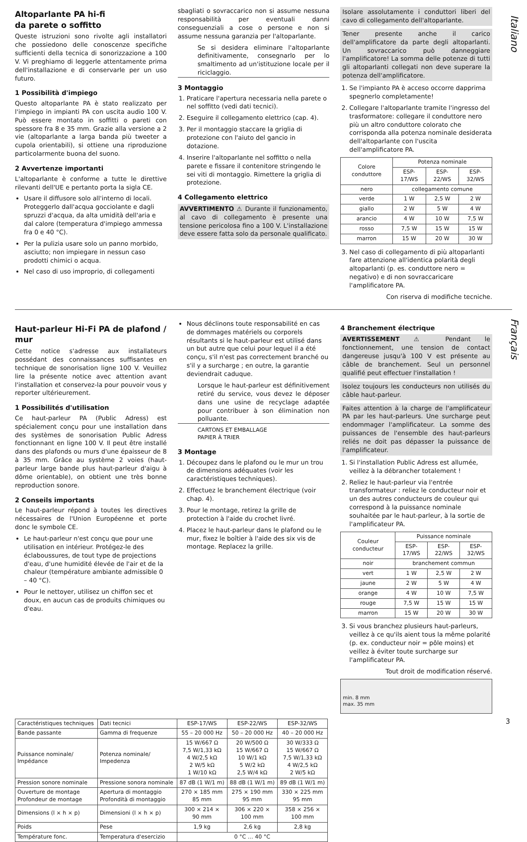Italiano
Français
Altoparlante PA hi-fi
da parete o soffitto
Queste istruzioni sono rivolte agli installatori che possiedono delle conoscenze specifiche sufficienti della tecnica di sonorizzazione a 100 V. Vi preghiamo di leggerle attentamente prima dell'installazione e di conservarle per un uso futuro.
1 Possibilità d'impiego
Questo altoparlante PA è stato realizzato per l'impiego in impianti PA con uscita audio 100 V. Può essere montato in soffitti o pareti con spessore fra 8 e 35 mm. Grazie alla versione a 2 vie (altoparlante a larga banda più tweeter a cupola orientabili), si ottiene una riproduzione particolarmente buona del suono.
2 Avvertenze importanti
L'altoparlante è conforme a tutte le direttive rilevanti dell'UE e pertanto porta la sigla CE.
Usare il diffusore solo all'interno di locali. Proteggerlo dall'acqua gocciolante e dagli spruzzi d'acqua, da alta umidità dell'aria e dal calore (temperatura d'impiego ammessa fra 0 e 40 °C).
Per la pulizia usare solo un panno morbido, asciutto; non impiegare in nessun caso prodotti chimici o acqua.
Nel caso di uso improprio, di collegamenti
sbagliati o sovraccarico non si assume nessuna responsabilità per eventuali danni conseguenziali a cose o persone e non si assume nessuna garanzia per l'altoparlante.
Se si desidera eliminare l'altoparlante definitivamente, consegnarlo per lo smaltimento ad un'istituzione locale per il riciclaggio.
3 Montaggio
1. Praticare l'apertura necessaria nella parete o nel soffitto (vedi dati tecnici).
2. Eseguire il collegamento elettrico (cap. 4).
3. Per il montaggio staccare la griglia di protezione con l'aiuto del gancio in dotazione.
4. Inserire l'altoparlante nel soffitto o nella parete e fissare il contenitore stringendo le sei viti di montaggio. Rimettere la griglia di protezione.
4 Collegamento elettrico
AVVERTIMENTO ⚠ Durante il funzionamento, al cavo di collegamento è presente una tensione pericolosa fino a 100 V. L'installazione deve essere fatta solo da personale qualificato.
Isolare assolutamente i conduttori liberi del cavo di collegamento dell'altoparlante.
Tener presente anche il carico dell'amplificatore da parte degli altoparlanti. Un sovraccarico può danneggiare l'amplificatore! La somma delle potenze di tutti gli altoparlanti collegati non deve superare la potenza dell'amplificatore.
1. Se l'impianto PA è acceso occorre dapprima spegnerlo completamente!
2. Collegare l'altoparlante tramite l'ingresso del trasformatore: collegare il conduttore nero più un altro conduttore colorato che corrisponda alla potenza nominale desiderata dell'altoparlante con l'uscita dell'amplificatore PA.
| Colore conduttore | Potenza nominale | | |
| --- | --- | --- | --- |
| | ESP-17/WS | ESP-22/WS | ESP-32/WS |
| nero | collegamento comune | | |
| verde | 1 W | 2,5 W | 2 W |
| giallo | 2 W | 5 W | 4 W |
| arancio | 4 W | 10 W | 7,5 W |
| rosso | 7,5 W | 15 W | 15 W |
| marron | 15 W | 20 W | 30 W |
3. Nel caso di collegamento di più altoparlanti fare attenzione all'identica polarità degli altoparlanti (p. es. conduttore nero = negativo) e di non sovraccaricare l'amplificatore PA.
Con riserva di modifiche tecniche.
Haut-parleur Hi-Fi PA de plafond / mur
Cette notice s'adresse aux installateurs possédant des connaissances suffisantes en technique de sonorisation ligne 100 V. Veuillez lire la présente notice avec attention avant l'installation et conservez-la pour pouvoir vous y reporter ultérieurement.
1 Possibilités d'utilisation
Ce haut-parleur PA (Public Adress) est spécialement conçu pour une installation dans des systèmes de sonorisation Public Adress fonctionnant en ligne 100 V. Il peut être installé dans des plafonds ou murs d'une épaisseur de 8 à 35 mm. Grâce au système 2 voies (haut-parleur large bande plus haut-parleur d'aigu à dôme orientable), on obtient une très bonne reproduction sonore.
2 Conseils importants
Le haut-parleur répond à toutes les directives nécessaires de l'Union Européenne et porte donc le symbole CE.
Le haut-parleur n'est conçu que pour une utilisation en intérieur. Protégez-le des éclaboussures, de tout type de projections d'eau, d'une humidité élevée de l'air et de la chaleur (température ambiante admissible 0 – 40 °C).
Pour le nettoyer, utilisez un chiffon sec et doux, en aucun cas de produits chimiques ou d'eau.
Nous déclinons toute responsabilité en cas de dommages matériels ou corporels résultants si le haut-parleur est utilisé dans un but autre que celui pour lequel il a été conçu, s'il n'est pas correctement branché ou s'il y a surcharge ; en outre, la garantie deviendrait caduque.
Lorsque le haut-parleur est définitivement retiré du service, vous devez le déposer dans une usine de recyclage adaptée pour contribuer à son élimination non polluante.
CARTONS ET EMBALLAGE
PAPIER À TRIER
3 Montage
1. Découpez dans le plafond ou le mur un trou de dimensions adéquates (voir les caractéristiques techniques).
2. Effectuez le branchement électrique (voir chap. 4).
3. Pour le montage, retirez la grille de protection à l'aide du crochet livré.
4. Placez le haut-parleur dans le plafond ou le mur, fixez le boîtier à l'aide des six vis de montage. Replacez la grille.
4 Branchement électrique
AVERTISSEMENT ⚠ Pendant le fonctionnement, une tension de contact dangereuse jusqu'à 100 V est présente au câble de branchement. Seul un personnel qualifié peut effectuer l'installation !
Isolez toujours les conducteurs non utilisés du câble haut-parleur.
Faites attention à la charge de l'amplificateur PA par les haut-parleurs. Une surcharge peut endommager l'amplificateur. La somme des puissances de l'ensemble des haut-parleurs reliés ne doit pas dépasser la puissance de l'amplificateur.
1. Si l'installation Public Adress est allumée, veillez à la débrancher totalement !
2. Reliez le haut-parleur via l'entrée transformateur : reliez le conducteur noir et un des autres conducteurs de couleur qui correspond à la puissance nominale souhaitée par le haut-parleur, à la sortie de l'amplificateur PA.
| Couleur conducteur | Puissance nominale | | |
| --- | --- | --- | --- |
| | ESP-17/WS | ESP-22/WS | ESP-32/WS |
| noir | branchement commun | | |
| vert | 1 W | 2,5 W | 2 W |
| jaune | 2 W | 5 W | 4 W |
| orange | 4 W | 10 W | 7,5 W |
| rouge | 7,5 W | 15 W | 15 W |
| marron | 15 W | 20 W | 30 W |
3. Si vous branchez plusieurs haut-parleurs, veillez à ce qu'ils aient tous la même polarité (p. ex. conducteur noir = pôle moins) et veillez à éviter toute surcharge sur l'amplificateur PA.
Tout droit de modification réservé.
min. 8 mm
max. 35 mm
| Caractéristiques techniques | Dati tecnici | ESP-17/WS | ESP-22/WS | ESP-32/WS |
| --- | --- | --- | --- | --- |
| Bande passante | Gamma di frequenze | 55 – 20 000 Hz | 50 – 20 000 Hz | 40 – 20 000 Hz |
| Puissance nominale/ Impédance | Potenza nominale/ Impedenza | 15 W/667 Ω 7,5 W/1,33 kΩ 4 W/2,5 kΩ 2 W/5 kΩ 1 W/10 kΩ | 20 W/500 Ω 15 W/667 Ω 10 W/1 kΩ 5 W/2 kΩ 2,5 W/4 kΩ | 30 W/333 Ω 15 W/667 Ω 7,5 W/1,33 kΩ 4 W/2,5 kΩ 2 W/5 kΩ |
| Pression sonore nominale | Pressione sonora nominale | 87 dB (1 W/1 m) | 88 dB (1 W/1 m) | 89 dB (1 W/1 m) |
| Ouverture de montage Profondeur de montage | Apertura di montaggio Profondità di montaggio | 270 × 185 mm 85 mm | 275 × 190 mm 95 mm | 330 × 225 mm 95 mm |
| Dimensions (l × h × p) | Dimensioni (l × h × p) | 300 × 214 × 90 mm | 306 × 220 × 100 mm | 358 × 256 × 100 mm |
| Poids | Pese | 1,9 kg | 2,6 kg | 2,8 kg |
| Température fonc. | Temperatura d'esercizio | 0 °C … 40 °C | | |
3